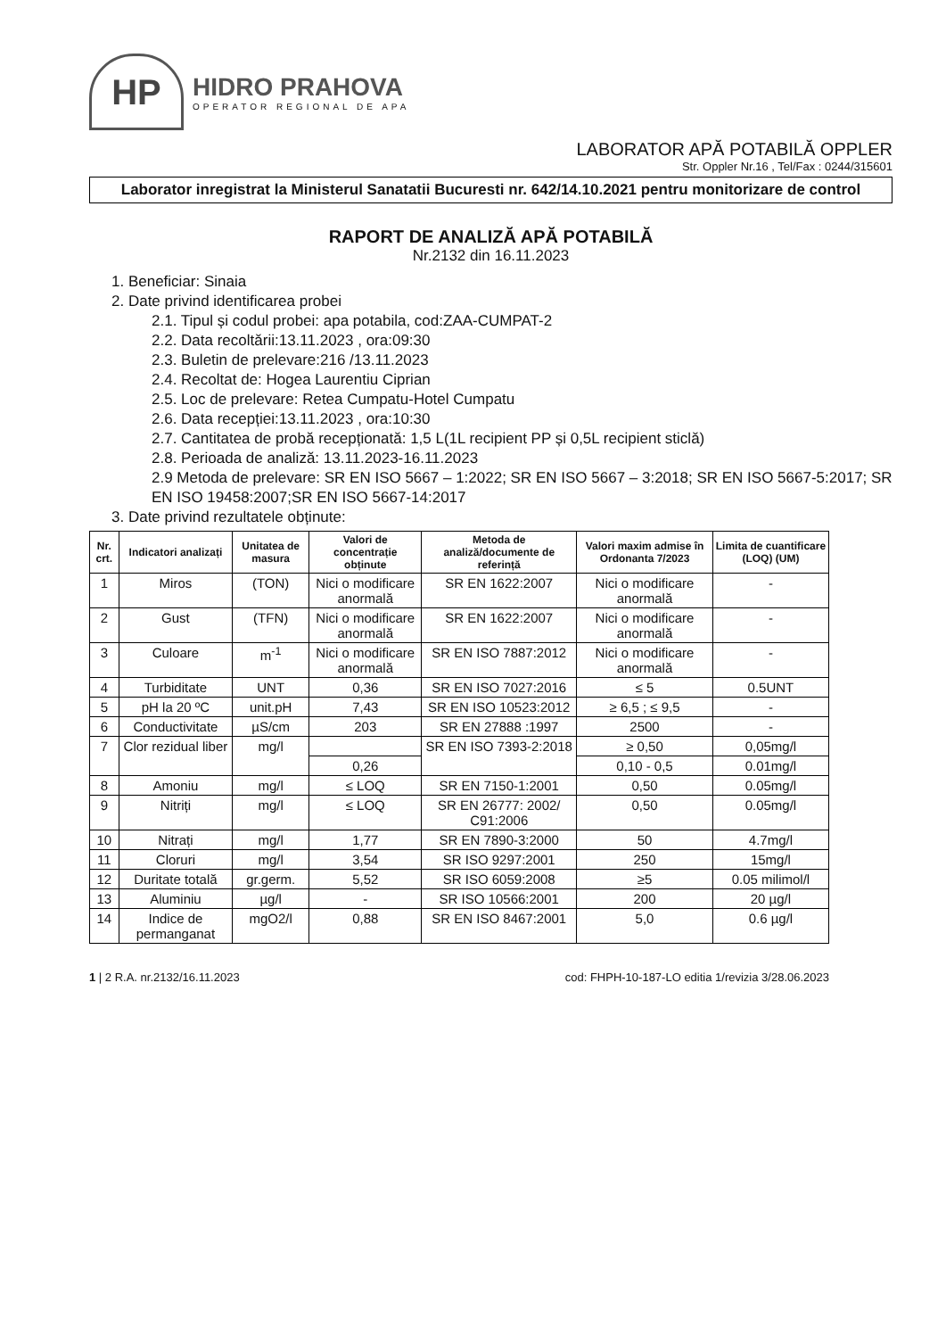HP
HIDRO PRAHOVA
OPERATOR REGIONAL DE APA
LABORATOR APĂ POTABILĂ OPPLER
Str. Oppler Nr.16 , Tel/Fax : 0244/315601
Laborator inregistrat la Ministerul Sanatatii Bucuresti nr. 642/14.10.2021 pentru monitorizare de control
RAPORT DE ANALIZĂ APĂ POTABILĂ
Nr.2132 din 16.11.2023
1. Beneficiar: Sinaia
2. Date privind identificarea probei
2.1. Tipul și codul probei: apa potabila, cod:ZAA-CUMPAT-2
2.2. Data recoltării:13.11.2023 , ora:09:30
2.3. Buletin de prelevare:216 /13.11.2023
2.4. Recoltat de: Hogea Laurentiu Ciprian
2.5. Loc de prelevare: Retea Cumpatu-Hotel Cumpatu
2.6. Data recepției:13.11.2023 , ora:10:30
2.7. Cantitatea de probă recepționată: 1,5 L(1L recipient PP și 0,5L recipient sticlă)
2.8. Perioada de analiză: 13.11.2023-16.11.2023
2.9 Metoda de prelevare: SR EN ISO 5667 – 1:2022; SR EN ISO 5667 – 3:2018; SR EN ISO 5667-5:2017; SR EN ISO 19458:2007;SR EN ISO 5667-14:2017
3. Date privind rezultatele obținute:
| Nr. crt. | Indicatori analizați | Unitatea de masura | Valori de concentrație obținute | Metoda de analiză/documente de referință | Valori maxim admise în Ordonanta 7/2023 | Limita de cuantificare (LOQ) (UM) |
| --- | --- | --- | --- | --- | --- | --- |
| 1 | Miros | (TON) | Nici o modificare anormală | SR EN 1622:2007 | Nici o modificare anormală | - |
| 2 | Gust | (TFN) | Nici o modificare anormală | SR EN 1622:2007 | Nici o modificare anormală | - |
| 3 | Culoare | m<sup>-1</sup> | Nici o modificare anormală | SR EN ISO 7887:2012 | Nici o modificare anormală | - |
| 4 | Turbiditate | UNT | 0,36 | SR EN ISO 7027:2016 | ≤ 5 | 0.5UNT |
| 5 | pH la 20 ºC | unit.pH | 7,43 | SR EN ISO 10523:2012 | ≥ 6,5 ; ≤ 9,5 | - |
| 6 | Conductivitate | µS/cm | 203 | SR EN 27888 :1997 | 2500 | - |
| 7 | Clor rezidual liber | mg/l | | SR EN ISO 7393-2:2018 | ≥ 0,50 | 0,05mg/l |
| | | | 0,26 | | 0,10 - 0,5 | 0.01mg/l |
| 8 | Amoniu | mg/l | ≤ LOQ | SR EN 7150-1:2001 | 0,50 | 0.05mg/l |
| 9 | Nitriți | mg/l | ≤ LOQ | SR EN 26777: 2002/ C91:2006 | 0,50 | 0.05mg/l |
| 10 | Nitrați | mg/l | 1,77 | SR EN 7890-3:2000 | 50 | 4.7mg/l |
| 11 | Cloruri | mg/l | 3,54 | SR ISO 9297:2001 | 250 | 15mg/l |
| 12 | Duritate totală | gr.germ. | 5,52 | SR ISO 6059:2008 | ≥5 | 0.05 milimol/l |
| 13 | Aluminiu | µg/l | - | SR ISO 10566:2001 | 200 | 20 µg/l |
| 14 | Indice de permanganat | mgO2/l | 0,88 | SR EN ISO 8467:2001 | 5,0 | 0.6 µg/l |
1 | 2 R.A. nr.2132/16.11.2023 cod: FHPH-10-187-LO editia 1/revizia 3/28.06.2023